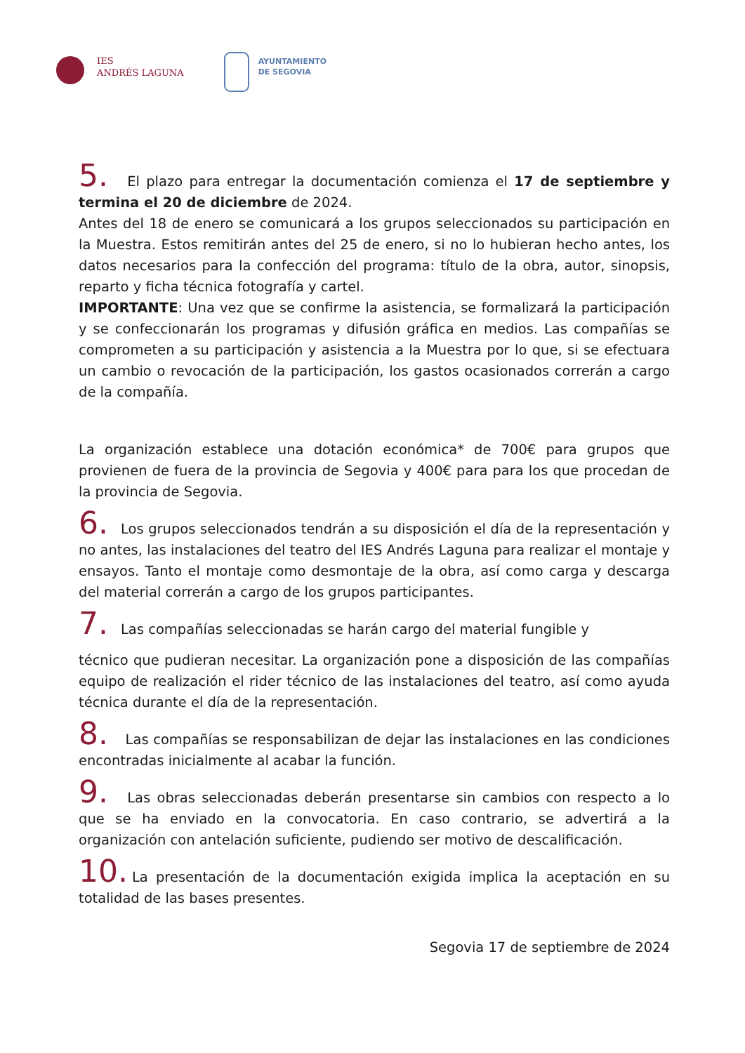IES
ANDRÉS LAGUNA
AYUNTAMIENTO
DE SEGOVIA
5. El plazo para entregar la documentación comienza el 17 de septiembre y termina el 20 de diciembre de 2024.
Antes del 18 de enero se comunicará a los grupos seleccionados su participación en la Muestra. Estos remitirán antes del 25 de enero, si no lo hubieran hecho antes, los datos necesarios para la confección del programa: título de la obra, autor, sinopsis, reparto y ficha técnica fotografía y cartel.
IMPORTANTE: Una vez que se confirme la asistencia, se formalizará la participación y se confeccionarán los programas y difusión gráfica en medios. Las compañías se comprometen a su participación y asistencia a la Muestra por lo que, si se efectuara un cambio o revocación de la participación, los gastos ocasionados correrán a cargo de la compañía.
La organización establece una dotación económica* de 700€ para grupos que provienen de fuera de la provincia de Segovia y 400€ para para los que procedan de la provincia de Segovia.
6. Los grupos seleccionados tendrán a su disposición el día de la representación y no antes, las instalaciones del teatro del IES Andrés Laguna para realizar el montaje y ensayos. Tanto el montaje como desmontaje de la obra, así como carga y descarga del material correrán a cargo de los grupos participantes.
7. Las compañías seleccionadas se harán cargo del material fungible y
técnico que pudieran necesitar. La organización pone a disposición de las compañías equipo de realización el rider técnico de las instalaciones del teatro, así como ayuda técnica durante el día de la representación.
8. Las compañías se responsabilizan de dejar las instalaciones en las condiciones encontradas inicialmente al acabar la función.
9. Las obras seleccionadas deberán presentarse sin cambios con respecto a lo que se ha enviado en la convocatoria. En caso contrario, se advertirá a la organización con antelación suficiente, pudiendo ser motivo de descalificación.
10. La presentación de la documentación exigida implica la aceptación en su totalidad de las bases presentes.
Segovia 17 de septiembre de 2024